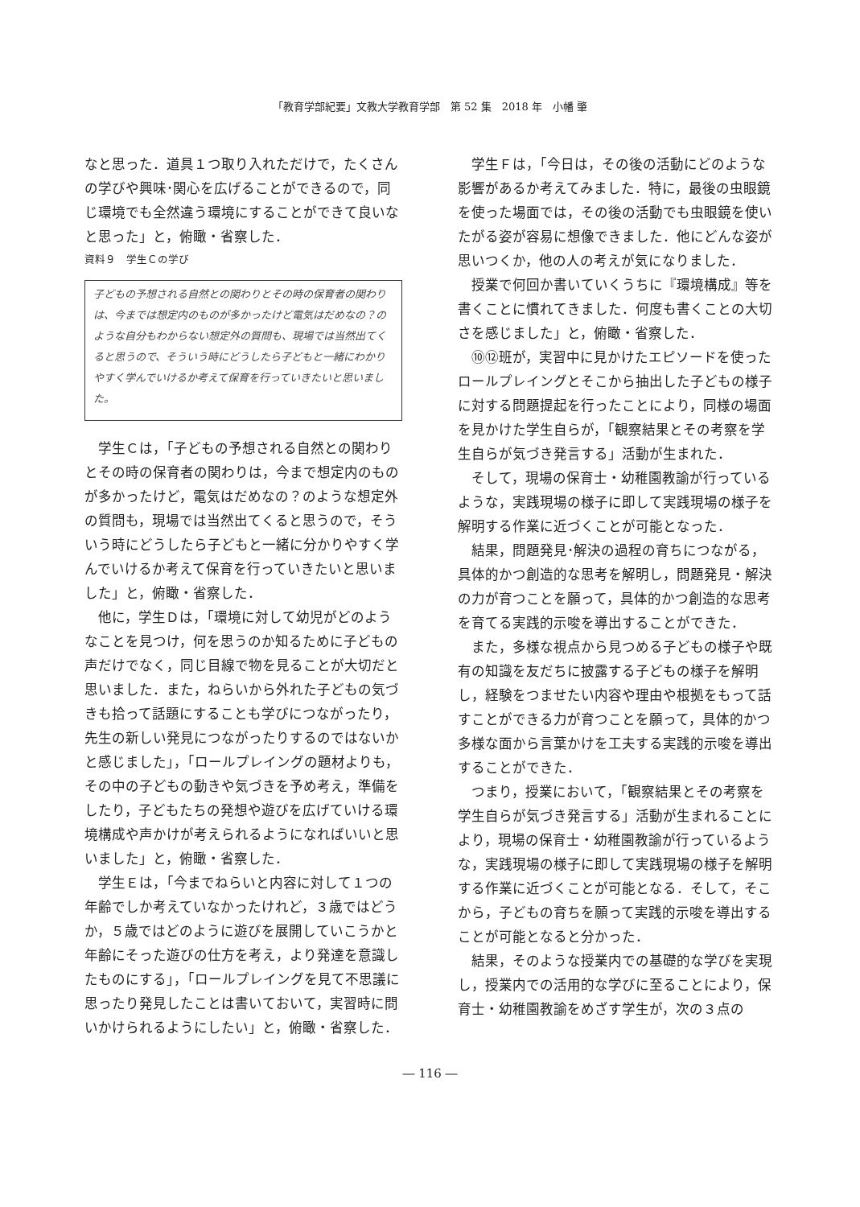「教育学部紀要」文教大学教育学部　第 52 集　2018 年　小幡 肇
なと思った．道具１つ取り入れただけで，たくさんの学びや興味･関心を広げることができるので，同じ環境でも全然違う環境にすることができて良いなと思った」と，俯瞰・省察した．
資料９　学生Ｃの学び
子どもの予想される自然との関わりとその時の保育者の関わりは、今までは想定内のものが多かったけど電気はだめなの？のような自分もわからない想定外の質問も、現場では当然出てくると思うので、そういう時にどうしたら子どもと一緒にわかりやすく学んでいけるか考えて保育を行っていきたいと思いました。
学生Ｃは，「子どもの予想される自然との関わりとその時の保育者の関わりは，今まで想定内のものが多かったけど，電気はだめなの？のような想定外の質問も，現場では当然出てくると思うので，そういう時にどうしたら子どもと一緒に分かりやすく学んでいけるか考えて保育を行っていきたいと思いました」と，俯瞰・省察した．
他に，学生Ｄは，「環境に対して幼児がどのようなことを見つけ，何を思うのか知るために子どもの声だけでなく，同じ目線で物を見ることが大切だと思いました．また，ねらいから外れた子どもの気づきも拾って話題にすることも学びにつながったり，先生の新しい発見につながったりするのではないかと感じました」，「ロールプレイングの題材よりも，その中の子どもの動きや気づきを予め考え，準備をしたり，子どもたちの発想や遊びを広げていける環境構成や声かけが考えられるようになればいいと思いました」と，俯瞰・省察した．
学生Ｅは，「今までねらいと内容に対して１つの年齢でしか考えていなかったけれど，３歳ではどうか，５歳ではどのように遊びを展開していこうかと年齢にそった遊びの仕方を考え，より発達を意識したものにする」，「ロールプレイングを見て不思議に思ったり発見したことは書いておいて，実習時に問いかけられるようにしたい」と，俯瞰・省察した．
学生Ｆは，「今日は，その後の活動にどのような影響があるか考えてみました．特に，最後の虫眼鏡を使った場面では，その後の活動でも虫眼鏡を使いたがる姿が容易に想像できました．他にどんな姿が思いつくか，他の人の考えが気になりました．
授業で何回か書いていくうちに『環境構成』等を書くことに慣れてきました．何度も書くことの大切さを感じました」と，俯瞰・省察した．
⑩⑫班が，実習中に見かけたエピソードを使ったロールプレイングとそこから抽出した子どもの様子に対する問題提起を行ったことにより，同様の場面を見かけた学生自らが，「観察結果とその考察を学生自らが気づき発言する」活動が生まれた．
そして，現場の保育士・幼稚園教諭が行っているような，実践現場の様子に即して実践現場の様子を解明する作業に近づくことが可能となった．
結果，問題発見･解決の過程の育ちにつながる，具体的かつ創造的な思考を解明し，問題発見・解決の力が育つことを願って，具体的かつ創造的な思考を育てる実践的示唆を導出することができた．
また，多様な視点から見つめる子どもの様子や既有の知識を友だちに披露する子どもの様子を解明し，経験をつませたい内容や理由や根拠をもって話すことができる力が育つことを願って，具体的かつ多様な面から言葉かけを工夫する実践的示唆を導出することができた．
つまり，授業において，「観察結果とその考察を学生自らが気づき発言する」活動が生まれることにより，現場の保育士・幼稚園教諭が行っているような，実践現場の様子に即して実践現場の様子を解明する作業に近づくことが可能となる．そして，そこから，子どもの育ちを願って実践的示唆を導出することが可能となると分かった．
結果，そのような授業内での基礎的な学びを実現し，授業内での活用的な学びに至ることにより，保育士・幼稚園教諭をめざす学生が，次の３点の
― 116 ―